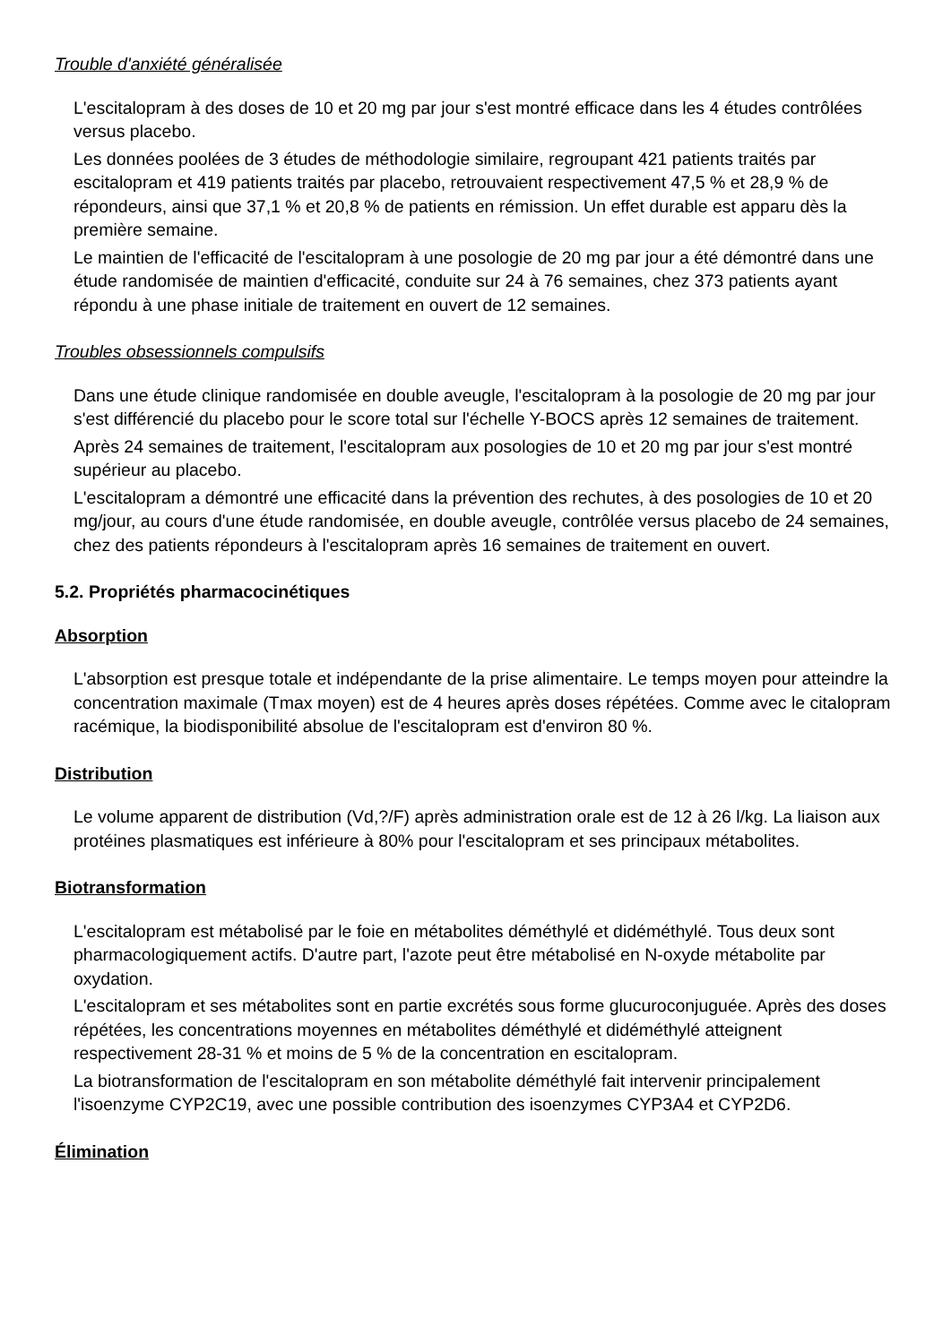Trouble d'anxiété généralisée
L'escitalopram à des doses de 10 et 20 mg par jour s'est montré efficace dans les 4 études contrôlées versus placebo.
Les données poolées de 3 études de méthodologie similaire, regroupant 421 patients traités par escitalopram et 419 patients traités par placebo, retrouvaient respectivement 47,5 % et 28,9 % de répondeurs, ainsi que 37,1 % et 20,8 % de patients en rémission. Un effet durable est apparu dès la première semaine.
Le maintien de l'efficacité de l'escitalopram à une posologie de 20 mg par jour a été démontré dans une étude randomisée de maintien d'efficacité, conduite sur 24 à 76 semaines, chez 373 patients ayant répondu à une phase initiale de traitement en ouvert de 12 semaines.
Troubles obsessionnels compulsifs
Dans une étude clinique randomisée en double aveugle, l'escitalopram à la posologie de 20 mg par jour s'est différencié du placebo pour le score total sur l'échelle Y-BOCS après 12 semaines de traitement.
Après 24 semaines de traitement, l'escitalopram aux posologies de 10 et 20 mg par jour s'est montré supérieur au placebo.
L'escitalopram a démontré une efficacité dans la prévention des rechutes, à des posologies de 10 et 20 mg/jour, au cours d'une étude randomisée, en double aveugle, contrôlée versus placebo de 24 semaines, chez des patients répondeurs à l'escitalopram après 16 semaines de traitement en ouvert.
5.2. Propriétés pharmacocinétiques
Absorption
L'absorption est presque totale et indépendante de la prise alimentaire. Le temps moyen pour atteindre la concentration maximale (Tmax moyen) est de 4 heures après doses répétées. Comme avec le citalopram racémique, la biodisponibilité absolue de l'escitalopram est d'environ 80 %.
Distribution
Le volume apparent de distribution (Vd,?/F) après administration orale est de 12 à 26 l/kg. La liaison aux protéines plasmatiques est inférieure à 80% pour l'escitalopram et ses principaux métabolites.
Biotransformation
L'escitalopram est métabolisé par le foie en métabolites déméthylé et didéméthylé. Tous deux sont pharmacologiquement actifs. D'autre part, l'azote peut être métabolisé en N-oxyde métabolite par oxydation.
L'escitalopram et ses métabolites sont en partie excrétés sous forme glucuroconjuguée. Après des doses répétées, les concentrations moyennes en métabolites déméthylé et didéméthylé atteignent respectivement 28-31 % et moins de 5 % de la concentration en escitalopram.
La biotransformation de l'escitalopram en son métabolite déméthylé fait intervenir principalement l'isoenzyme CYP2C19, avec une possible contribution des isoenzymes CYP3A4 et CYP2D6.
Élimination